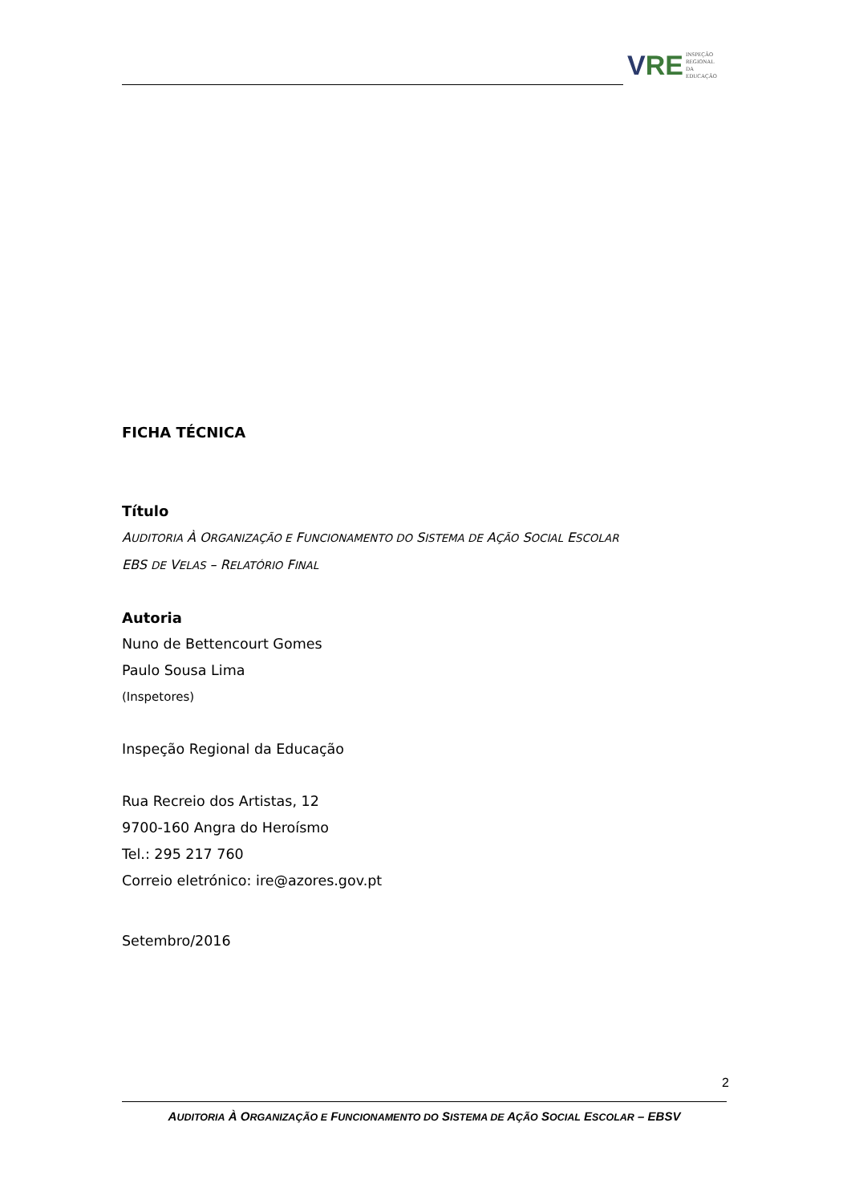V RE
INSPEÇÃO
REGIONAL
DA EDUCAÇÃO
FICHA TÉCNICA
Título
AUDITORIA À ORGANIZAÇÃO E FUNCIONAMENTO DO SISTEMA DE AÇÃO SOCIAL ESCOLAR
EBS DE VELAS – RELATÓRIO FINAL
Autoria
Nuno de Bettencourt Gomes
Paulo Sousa Lima
(Inspetores)
Inspeção Regional da Educação
Rua Recreio dos Artistas, 12
9700-160 Angra do Heroísmo
Tel.: 295 217 760
Correio eletrónico: ire@azores.gov.pt
Setembro/2016
2
AUDITORIA À ORGANIZAÇÃO E FUNCIONAMENTO DO SISTEMA DE AÇÃO SOCIAL ESCOLAR – EBSV